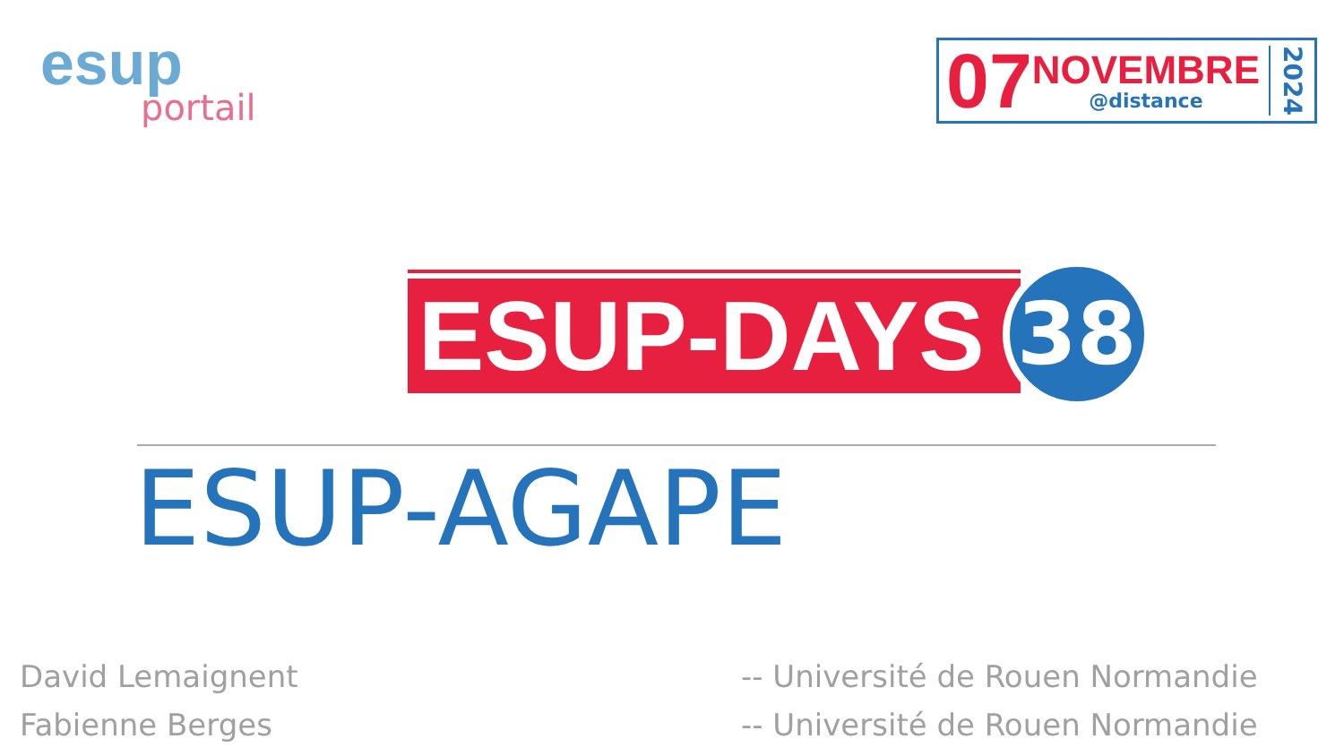esup
portail
07
NOVEMBRE
@distance
2024
ESUP-DAYS
38
ESUP-AGAPE
David Lemaignent
Fabienne Berges
-- Université de Rouen Normandie
-- Université de Rouen Normandie